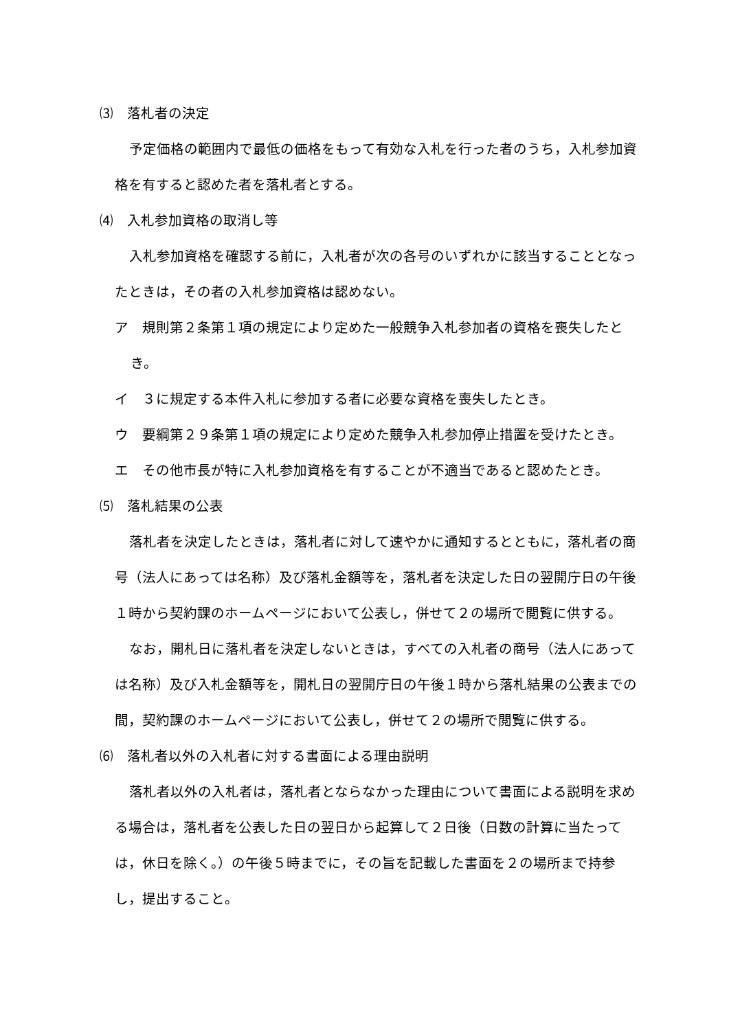⑶　落札者の決定
予定価格の範囲内で最低の価格をもって有効な入札を行った者のうち，入札参加資格を有すると認めた者を落札者とする。
⑷　入札参加資格の取消し等
入札参加資格を確認する前に，入札者が次の各号のいずれかに該当することとなったときは，その者の入札参加資格は認めない。
ア　規則第２条第１項の規定により定めた一般競争入札参加者の資格を喪失したとき。
イ　３に規定する本件入札に参加する者に必要な資格を喪失したとき。
ウ　要綱第２９条第１項の規定により定めた競争入札参加停止措置を受けたとき。
エ　その他市長が特に入札参加資格を有することが不適当であると認めたとき。
⑸　落札結果の公表
落札者を決定したときは，落札者に対して速やかに通知するとともに，落札者の商号（法人にあっては名称）及び落札金額等を，落札者を決定した日の翌開庁日の午後１時から契約課のホームページにおいて公表し，併せて２の場所で閲覧に供する。
なお，開札日に落札者を決定しないときは，すべての入札者の商号（法人にあっては名称）及び入札金額等を，開札日の翌開庁日の午後１時から落札結果の公表までの間，契約課のホームページにおいて公表し，併せて２の場所で閲覧に供する。
⑹　落札者以外の入札者に対する書面による理由説明
落札者以外の入札者は，落札者とならなかった理由について書面による説明を求める場合は，落札者を公表した日の翌日から起算して２日後（日数の計算に当たっては，休日を除く。）の午後５時までに，その旨を記載した書面を２の場所まで持参し，提出すること。